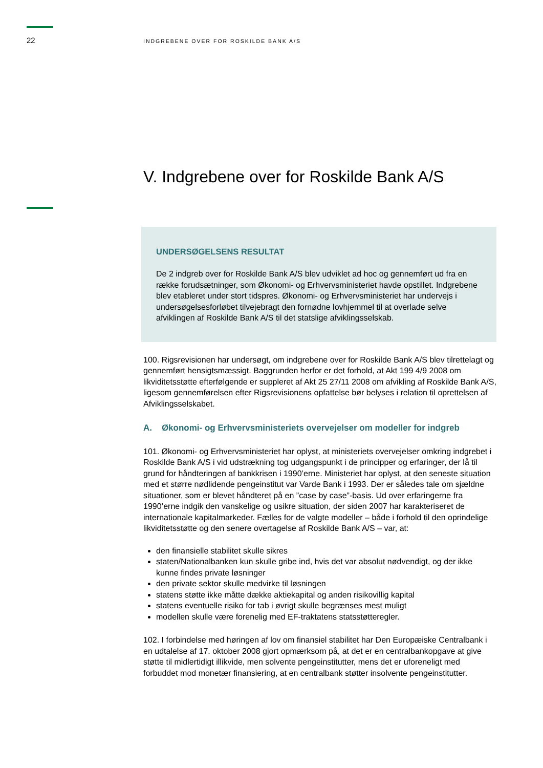22
INDGREBENE OVER FOR ROSKILDE BANK A/S
V. Indgrebene over for Roskilde Bank A/S
UNDERSØGELSENS RESULTAT
De 2 indgreb over for Roskilde Bank A/S blev udviklet ad hoc og gennemført ud fra en række forudsætninger, som Økonomi- og Erhvervsministeriet havde opstillet. Indgrebene blev etableret under stort tidspres. Økonomi- og Erhvervsministeriet har undervejs i undersøgelsesforløbet tilvejebragt den fornødne lovhjemmel til at overlade selve afviklingen af Roskilde Bank A/S til det statslige afviklingsselskab.
100. Rigsrevisionen har undersøgt, om indgrebene over for Roskilde Bank A/S blev tilrettelagt og gennemført hensigtsmæssigt. Baggrunden herfor er det forhold, at Akt 199 4/9 2008 om likviditetsstøtte efterfølgende er suppleret af Akt 25 27/11 2008 om afvikling af Roskilde Bank A/S, ligesom gennemførelsen efter Rigsrevisionens opfattelse bør belyses i relation til oprettelsen af Afviklingsselskabet.
A. Økonomi- og Erhvervsministeriets overvejelser om modeller for indgreb
101. Økonomi- og Erhvervsministeriet har oplyst, at ministeriets overvejelser omkring indgrebet i Roskilde Bank A/S i vid udstrækning tog udgangspunkt i de principper og erfaringer, der lå til grund for håndteringen af bankkrisen i 1990’erne. Ministeriet har oplyst, at den seneste situation med et større nødlidende pengeinstitut var Varde Bank i 1993. Der er således tale om sjældne situationer, som er blevet håndteret på en ”case by case”-basis. Ud over erfaringerne fra 1990’erne indgik den vanskelige og usikre situation, der siden 2007 har karakteriseret de internationale kapitalmarkeder. Fælles for de valgte modeller – både i forhold til den oprindelige likviditetsstøtte og den senere overtagelse af Roskilde Bank A/S – var, at:
den finansielle stabilitet skulle sikres
staten/Nationalbanken kun skulle gribe ind, hvis det var absolut nødvendigt, og der ikke kunne findes private løsninger
den private sektor skulle medvirke til løsningen
statens støtte ikke måtte dække aktiekapital og anden risikovillig kapital
statens eventuelle risiko for tab i øvrigt skulle begrænses mest muligt
modellen skulle være forenelig med EF-traktatens statsstøtteregler.
102. I forbindelse med høringen af lov om finansiel stabilitet har Den Europæiske Centralbank i en udtalelse af 17. oktober 2008 gjort opmærksom på, at det er en centralbankopgave at give støtte til midlertidigt illikvide, men solvente pengeinstitutter, mens det er uforeneligt med forbuddet mod monetær finansiering, at en centralbank støtter insolvente pengeinstitutter.